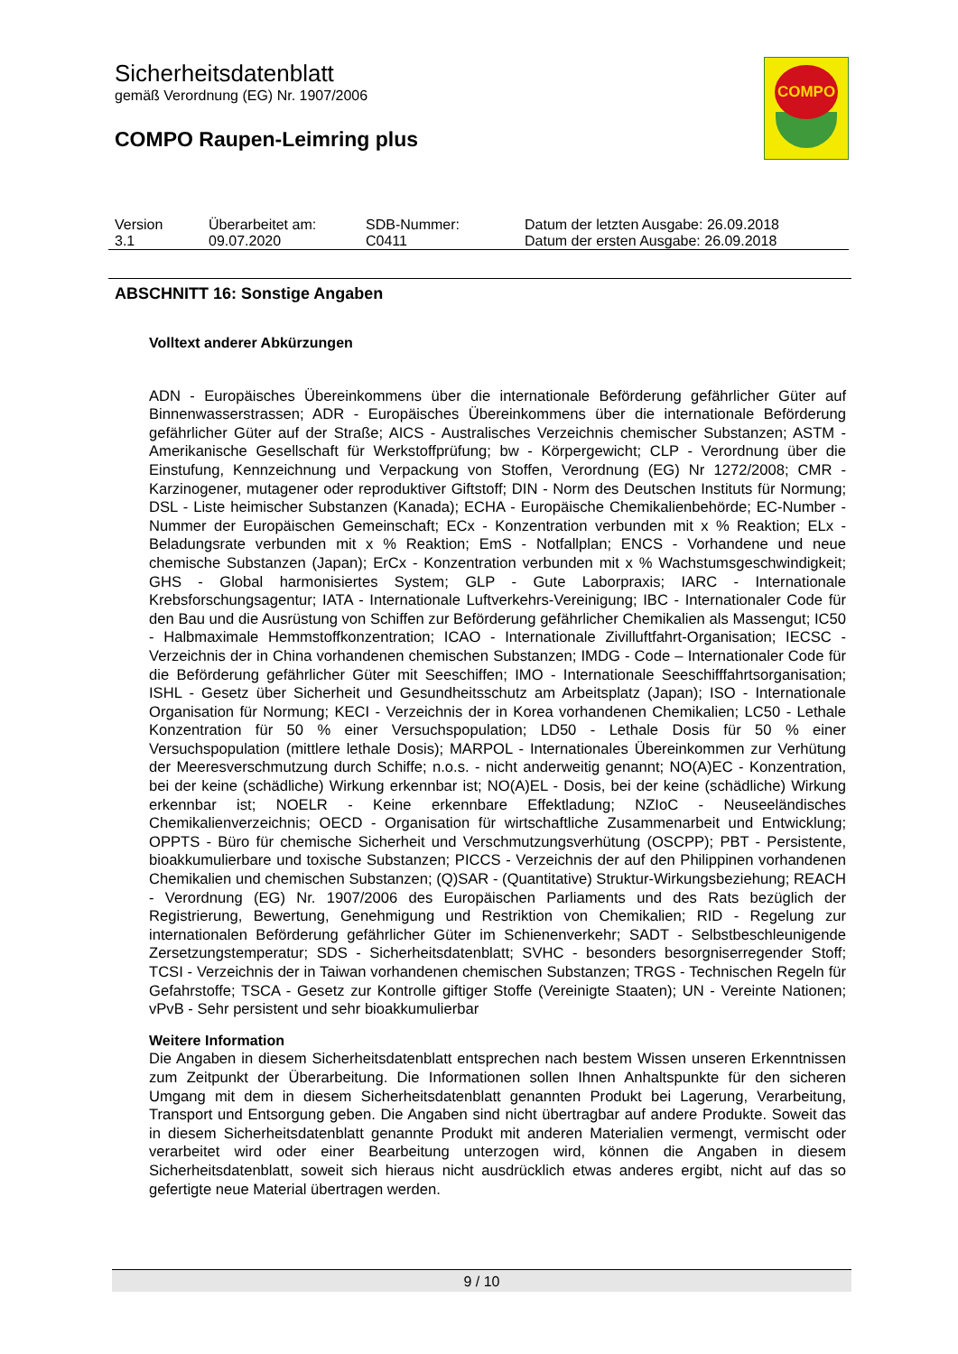Sicherheitsdatenblatt
gemäß Verordnung (EG) Nr. 1907/2006
COMPO Raupen-Leimring plus
COMPO
| Version | Überarbeitet am: | SDB-Nummer: | Datum der letzten Ausgabe: 26.09.2018 |
| 3.1 | 09.07.2020 | C0411 | Datum der ersten Ausgabe: 26.09.2018 |
ABSCHNITT 16: Sonstige Angaben
Volltext anderer Abkürzungen
ADN - Europäisches Übereinkommens über die internationale Beförderung gefährlicher Güter auf Binnenwasserstrassen; ADR - Europäisches Übereinkommens über die internationale Beförderung gefährlicher Güter auf der Straße; AICS - Australisches Verzeichnis chemischer Substanzen; ASTM - Amerikanische Gesellschaft für Werkstoffprüfung; bw - Körpergewicht; CLP - Verordnung über die Einstufung, Kennzeichnung und Verpackung von Stoffen, Verordnung (EG) Nr 1272/2008; CMR - Karzinogener, mutagener oder reproduktiver Giftstoff; DIN - Norm des Deutschen Instituts für Normung; DSL - Liste heimischer Substanzen (Kanada); ECHA - Europäische Chemikalienbehörde; EC-Number - Nummer der Europäischen Gemeinschaft; ECx - Konzentration verbunden mit x % Reaktion; ELx - Beladungsrate verbunden mit x % Reaktion; EmS - Notfallplan; ENCS - Vorhandene und neue chemische Substanzen (Japan); ErCx - Konzentration verbunden mit x % Wachstumsgeschwindigkeit; GHS - Global harmonisiertes System; GLP - Gute Laborpraxis; IARC - Internationale Krebsforschungsagentur; IATA - Internationale Luftverkehrs-Vereinigung; IBC - Internationaler Code für den Bau und die Ausrüstung von Schiffen zur Beförderung gefährlicher Chemikalien als Massengut; IC50 - Halbmaximale Hemmstoffkonzentration; ICAO - Internationale Zivilluftfahrt-Organisation; IECSC - Verzeichnis der in China vorhandenen chemischen Substanzen; IMDG - Code – Internationaler Code für die Beförderung gefährlicher Güter mit Seeschiffen; IMO - Internationale Seeschifffahrtsorganisation; ISHL - Gesetz über Sicherheit und Gesundheitsschutz am Arbeitsplatz (Japan); ISO - Internationale Organisation für Normung; KECI - Verzeichnis der in Korea vorhandenen Chemikalien; LC50 - Lethale Konzentration für 50 % einer Versuchspopulation; LD50 - Lethale Dosis für 50 % einer Versuchspopulation (mittlere lethale Dosis); MARPOL - Internationales Übereinkommen zur Verhütung der Meeresverschmutzung durch Schiffe; n.o.s. - nicht anderweitig genannt; NO(A)EC - Konzentration, bei der keine (schädliche) Wirkung erkennbar ist; NO(A)EL - Dosis, bei der keine (schädliche) Wirkung erkennbar ist; NOELR - Keine erkennbare Effektladung; NZIoC - Neuseeländisches Chemikalienverzeichnis; OECD - Organisation für wirtschaftliche Zusammenarbeit und Entwicklung; OPPTS - Büro für chemische Sicherheit und Verschmutzungsverhütung (OSCPP); PBT - Persistente, bioakkumulierbare und toxische Substanzen; PICCS - Verzeichnis der auf den Philippinen vorhandenen Chemikalien und chemischen Substanzen; (Q)SAR - (Quantitative) Struktur-Wirkungsbeziehung; REACH - Verordnung (EG) Nr. 1907/2006 des Europäischen Parliaments und des Rats bezüglich der Registrierung, Bewertung, Genehmigung und Restriktion von Chemikalien; RID - Regelung zur internationalen Beförderung gefährlicher Güter im Schienenverkehr; SADT - Selbstbeschleunigende Zersetzungstemperatur; SDS - Sicherheitsdatenblatt; SVHC - besonders besorgniserregender Stoff; TCSI - Verzeichnis der in Taiwan vorhandenen chemischen Substanzen; TRGS - Technischen Regeln für Gefahrstoffe; TSCA - Gesetz zur Kontrolle giftiger Stoffe (Vereinigte Staaten); UN - Vereinte Nationen; vPvB - Sehr persistent und sehr bioakkumulierbar
Weitere Information
Die Angaben in diesem Sicherheitsdatenblatt entsprechen nach bestem Wissen unseren Erkenntnissen zum Zeitpunkt der Überarbeitung. Die Informationen sollen Ihnen Anhaltspunkte für den sicheren Umgang mit dem in diesem Sicherheitsdatenblatt genannten Produkt bei Lagerung, Verarbeitung, Transport und Entsorgung geben. Die Angaben sind nicht übertragbar auf andere Produkte. Soweit das in diesem Sicherheitsdatenblatt genannte Produkt mit anderen Materialien vermengt, vermischt oder verarbeitet wird oder einer Bearbeitung unterzogen wird, können die Angaben in diesem Sicherheitsdatenblatt, soweit sich hieraus nicht ausdrücklich etwas anderes ergibt, nicht auf das so gefertigte neue Material übertragen werden.
9 / 10